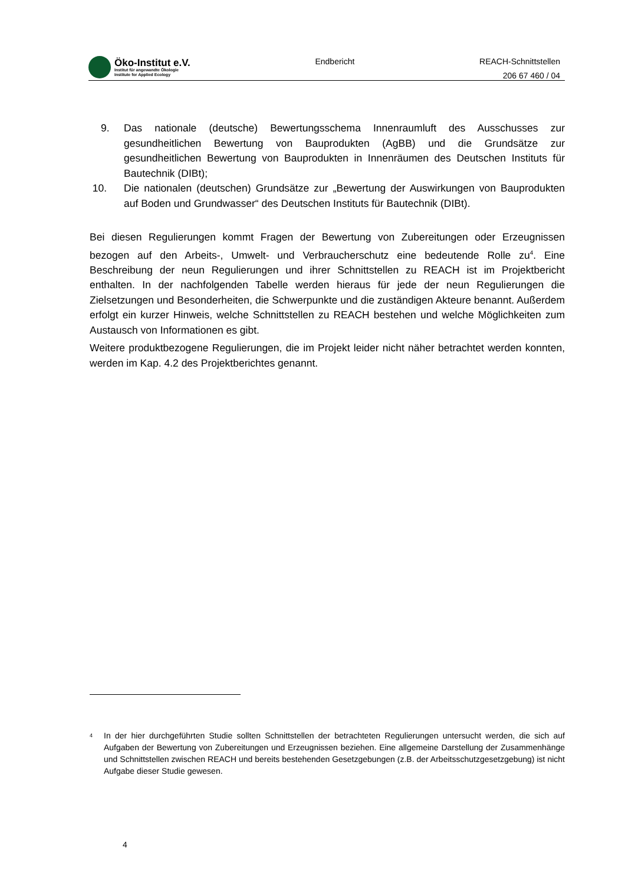Öko-Institut e.V.
Institut für angewandte Ökologie
Institute for Applied Ecology
Endbericht
REACH-Schnittstellen
206 67 460 / 04
9. Das nationale (deutsche) Bewertungsschema Innenraumluft des Ausschusses zur gesundheitlichen Bewertung von Bauprodukten (AgBB) und die Grundsätze zur gesundheitlichen Bewertung von Bauprodukten in Innenräumen des Deutschen Instituts für Bautechnik (DIBt);
10. Die nationalen (deutschen) Grundsätze zur „Bewertung der Auswirkungen von Bauprodukten auf Boden und Grundwasser“ des Deutschen Instituts für Bautechnik (DIBt).
Bei diesen Regulierungen kommt Fragen der Bewertung von Zubereitungen oder Erzeugnissen bezogen auf den Arbeits-, Umwelt- und Verbraucherschutz eine bedeutende Rolle zu<sup>4</sup>. Eine Beschreibung der neun Regulierungen und ihrer Schnittstellen zu REACH ist im Projektbericht enthalten. In der nachfolgenden Tabelle werden hieraus für jede der neun Regulierungen die Zielsetzungen und Besonderheiten, die Schwerpunkte und die zuständigen Akteure benannt. Außerdem erfolgt ein kurzer Hinweis, welche Schnittstellen zu REACH bestehen und welche Möglichkeiten zum Austausch von Informationen es gibt.
Weitere produktbezogene Regulierungen, die im Projekt leider nicht näher betrachtet werden konnten, werden im Kap. 4.2 des Projektberichtes genannt.
<sup>4</sup>
In der hier durchgeführten Studie sollten Schnittstellen der betrachteten Regulierungen untersucht werden, die sich auf Aufgaben der Bewertung von Zubereitungen und Erzeugnissen beziehen. Eine allgemeine Darstellung der Zusammenhänge und Schnittstellen zwischen REACH und bereits bestehenden Gesetzgebungen (z.B. der Arbeitsschutzgesetzgebung) ist nicht Aufgabe dieser Studie gewesen.
4